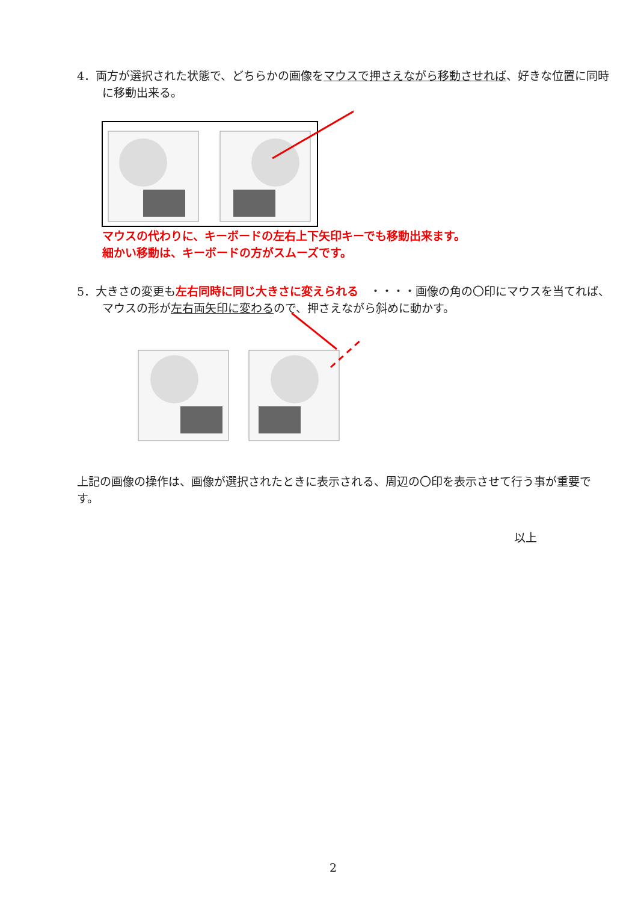4．両方が選択された状態で、どちらかの画像をマウスで押さえながら移動させれば、好きな位置に同時に移動出来る。
マウスの代わりに、キーボードの左右上下矢印キーでも移動出来ます。
細かい移動は、キーボードの方がスムーズです。
5．大きさの変更も左右同時に同じ大きさに変えられる　・・・・画像の角の〇印にマウスを当てれば、マウスの形が左右両矢印に変わるので、押さえながら斜めに動かす。
上記の画像の操作は、画像が選択されたときに表示される、周辺の〇印を表示させて行う事が重要です。
以上
2